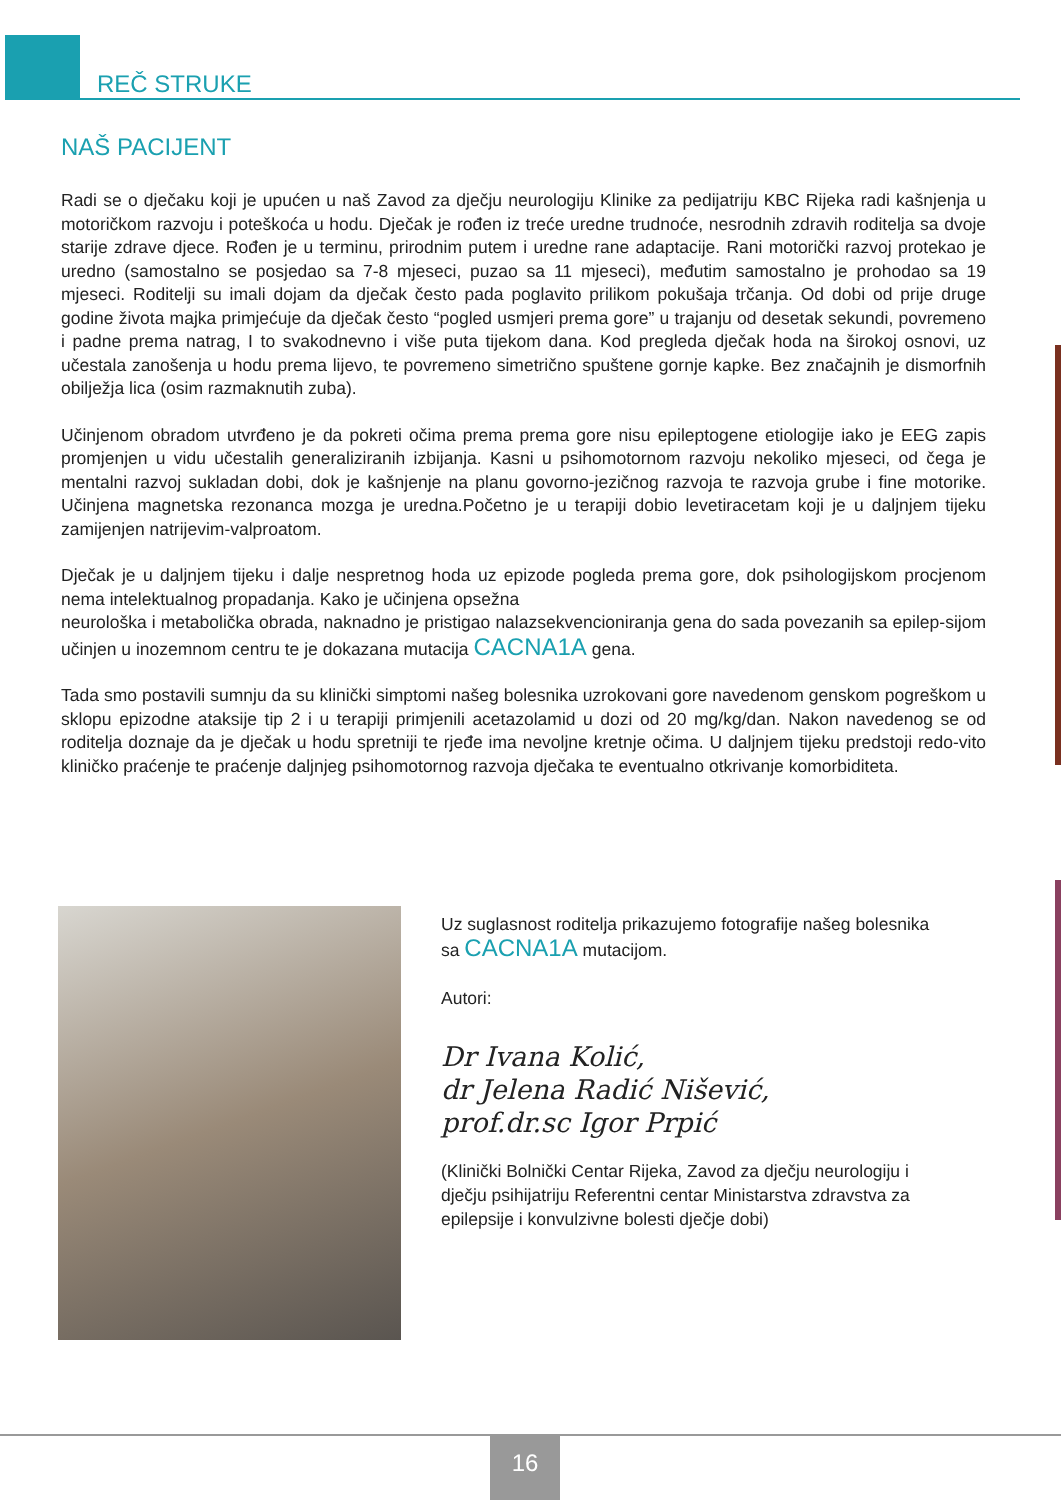REČ STRUKE
NAŠ PACIJENT
Radi se o dječaku koji je upućen u naš Zavod za dječju neurologiju Klinike za pedijatriju KBC Rijeka radi kašnjenja u motoričkom razvoju i poteškoća u hodu. Dječak je rođen iz treće uredne trudnoće, nesrodnih zdravih roditelja sa dvoje starije zdrave djece. Rođen je u terminu, prirodnim putem i uredne rane adaptacije. Rani motorički razvoj protekao je uredno (samostalno se posjedao sa 7-8 mjeseci, puzao sa 11 mjeseci), međutim samostalno je prohodao sa 19 mjeseci. Roditelji su imali dojam da dječak često pada poglavito prilikom pokušaja trčanja. Od dobi od prije druge godine života majka primjećuje da dječak često “pogled usmjeri prema gore” u trajanju od desetak sekundi, povremeno i padne prema natrag, I to svakodnevno i više puta tijekom dana. Kod pregleda dječak hoda na širokoj osnovi, uz učestala zanošenja u hodu prema lijevo, te povremeno simetrično spuštene gornje kapke. Bez značajnih je dismorfnih obilježja lica (osim razmaknutih zuba).
Učinjenom obradom utvrđeno je da pokreti očima prema prema gore nisu epileptogene etiologije iako je EEG zapis promjenjen u vidu učestalih generaliziranih izbijanja. Kasni u psihomotornom razvoju nekoliko mjeseci, od čega je mentalni razvoj sukladan dobi, dok je kašnjenje na planu govorno-jezičnog razvoja te razvoja grube i fine motorike. Učinjena magnetska rezonanca mozga je uredna.Početno je u terapiji dobio levetiracetam koji je u daljnjem tijeku zamijenjen natrijevim-valproatom.
Dječak je u daljnjem tijeku i dalje nespretnog hoda uz epizode pogleda prema gore, dok psihologijskom procjenom nema intelektualnog propadanja. Kako je učinjena opsežna
neurološka i metabolička obrada, naknadno je pristigao nalazsekvencioniranja gena do sada povezanih sa epilep-sijom učinjen u inozemnom centru te je dokazana mutacija CACNA1A gena.
Tada smo postavili sumnju da su klinički simptomi našeg bolesnika uzrokovani gore navedenom genskom pogreškom u sklopu epizodne ataksije tip 2 i u terapiji primjenili acetazolamid u dozi od 20 mg/kg/dan. Nakon navedenog se od roditelja doznaje da je dječak u hodu spretniji te rjeđe ima nevoljne kretnje očima. U daljnjem tijeku predstoji redo-vito kliničko praćenje te praćenje daljnjeg psihomotornog razvoja dječaka te eventualno otkrivanje komorbiditeta.
Uz suglasnost roditelja prikazujemo fotografije našeg bolesnika sa CACNA1A mutacijom.
Autori:
Dr Ivana Kolić,
dr Jelena Radić Nišević,
prof.dr.sc Igor Prpić
(Klinički Bolnički Centar Rijeka, Zavod za dječju neurologiju i dječju psihijatriju Referentni centar Ministarstva zdravstva za epilepsije i konvulzivne bolesti dječje dobi)
16